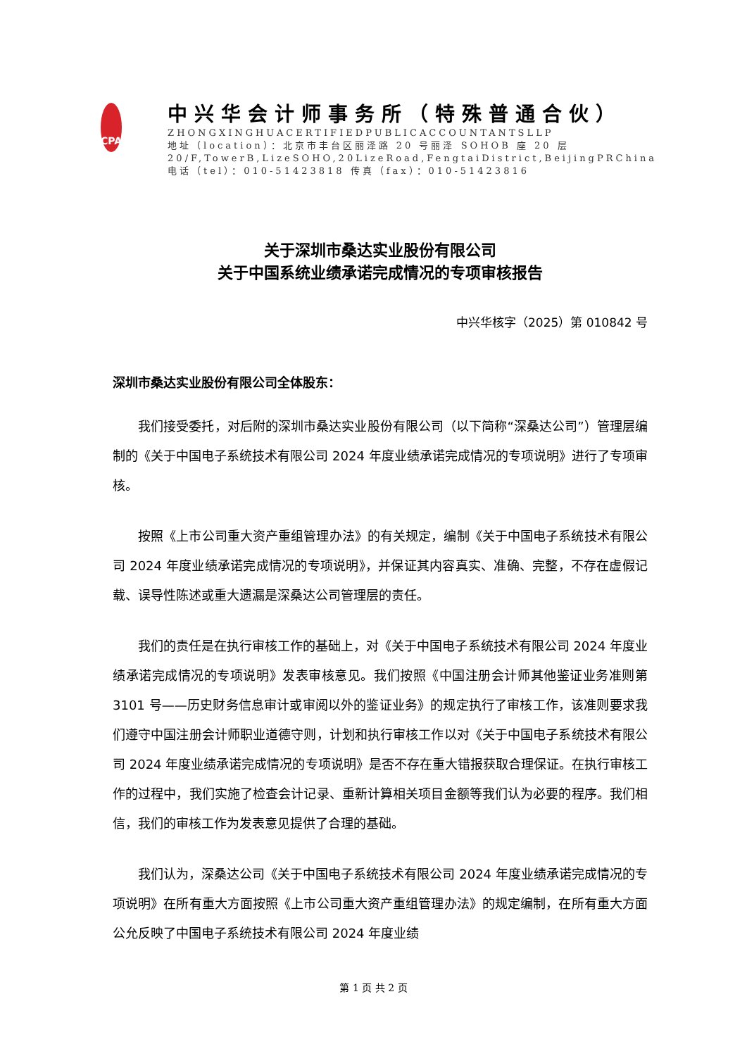CPA
中兴华会计师事务所（特殊普通合伙）
ZHONGXINGHUACERTIFIEDPUBLICACCOUNTANTSLLP
地址（location）：北京市丰台区丽泽路 20 号丽泽 SOHOB 座 20 层
20/F,TowerB,LizeSOHO,20LizeRoad,FengtaiDistrict,BeijingPRChina
电话（tel）：010-51423818 传真（fax）：010-51423816
关于深圳市桑达实业股份有限公司
关于中国系统业绩承诺完成情况的专项审核报告
中兴华核字（2025）第 010842 号
深圳市桑达实业股份有限公司全体股东：
我们接受委托，对后附的深圳市桑达实业股份有限公司（以下简称“深桑达公司”）管理层编制的《关于中国电子系统技术有限公司 2024 年度业绩承诺完成情况的专项说明》进行了专项审核。
按照《上市公司重大资产重组管理办法》的有关规定，编制《关于中国电子系统技术有限公司 2024 年度业绩承诺完成情况的专项说明》，并保证其内容真实、准确、完整，不存在虚假记载、误导性陈述或重大遗漏是深桑达公司管理层的责任。
我们的责任是在执行审核工作的基础上，对《关于中国电子系统技术有限公司 2024 年度业绩承诺完成情况的专项说明》发表审核意见。我们按照《中国注册会计师其他鉴证业务准则第 3101 号——历史财务信息审计或审阅以外的鉴证业务》的规定执行了审核工作，该准则要求我们遵守中国注册会计师职业道德守则，计划和执行审核工作以对《关于中国电子系统技术有限公司 2024 年度业绩承诺完成情况的专项说明》是否不存在重大错报获取合理保证。在执行审核工作的过程中，我们实施了检查会计记录、重新计算相关项目金额等我们认为必要的程序。我们相信，我们的审核工作为发表意见提供了合理的基础。
我们认为，深桑达公司《关于中国电子系统技术有限公司 2024 年度业绩承诺完成情况的专项说明》在所有重大方面按照《上市公司重大资产重组管理办法》的规定编制，在所有重大方面公允反映了中国电子系统技术有限公司 2024 年度业绩
第 1 页 共 2 页